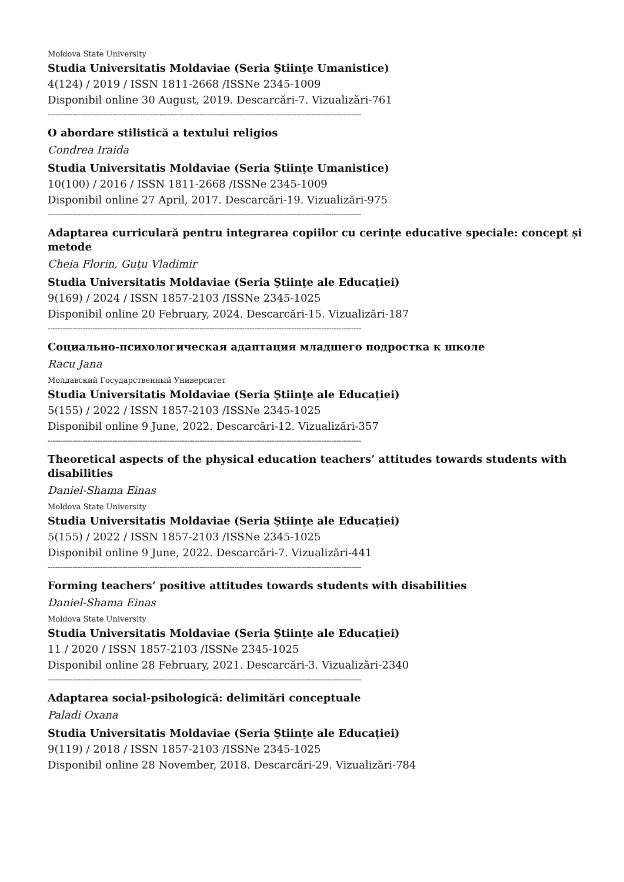Moldova State University
Studia Universitatis Moldaviae (Seria Ştiinţe Umanistice)
4(124) / 2019 / ISSN 1811-2668 /ISSNe 2345-1009
Disponibil online 30 August, 2019. Descarcări-7. Vizualizări-761
------------------------------------------------------------------------------------------------------------------------------
O abordare stilistică a textului religios
Condrea Iraida
Studia Universitatis Moldaviae (Seria Ştiinţe Umanistice)
10(100) / 2016 / ISSN 1811-2668 /ISSNe 2345-1009
Disponibil online 27 April, 2017. Descarcări-19. Vizualizări-975
------------------------------------------------------------------------------------------------------------------------------
Adaptarea curriculară pentru integrarea copiilor cu cerințe educative speciale: concept și metode
Cheia Florin, Guţu Vladimir
Studia Universitatis Moldaviae (Seria Ştiinţe ale Educației)
9(169) / 2024 / ISSN 1857-2103 /ISSNe 2345-1025
Disponibil online 20 February, 2024. Descarcări-15. Vizualizări-187
------------------------------------------------------------------------------------------------------------------------------
Социально-психологическая адаптация младшего подростка к школе
Racu Jana
Молдавский Государственный Университет
Studia Universitatis Moldaviae (Seria Ştiinţe ale Educației)
5(155) / 2022 / ISSN 1857-2103 /ISSNe 2345-1025
Disponibil online 9 June, 2022. Descarcări-12. Vizualizări-357
------------------------------------------------------------------------------------------------------------------------------
Theoretical aspects of the physical education teachers’ attitudes towards students with disabilities
Daniel-Shama Einas
Moldova State University
Studia Universitatis Moldaviae (Seria Ştiinţe ale Educației)
5(155) / 2022 / ISSN 1857-2103 /ISSNe 2345-1025
Disponibil online 9 June, 2022. Descarcări-7. Vizualizări-441
------------------------------------------------------------------------------------------------------------------------------
Forming teachers’ positive attitudes towards students with disabilities
Daniel-Shama Einas
Moldova State University
Studia Universitatis Moldaviae (Seria Ştiinţe ale Educației)
11 / 2020 / ISSN 1857-2103 /ISSNe 2345-1025
Disponibil online 28 February, 2021. Descarcări-3. Vizualizări-2340
------------------------------------------------------------------------------------------------------------------------------
Adaptarea social-psihologică: delimitări conceptuale
Paladi Oxana
Studia Universitatis Moldaviae (Seria Ştiinţe ale Educației)
9(119) / 2018 / ISSN 1857-2103 /ISSNe 2345-1025
Disponibil online 28 November, 2018. Descarcări-29. Vizualizări-784